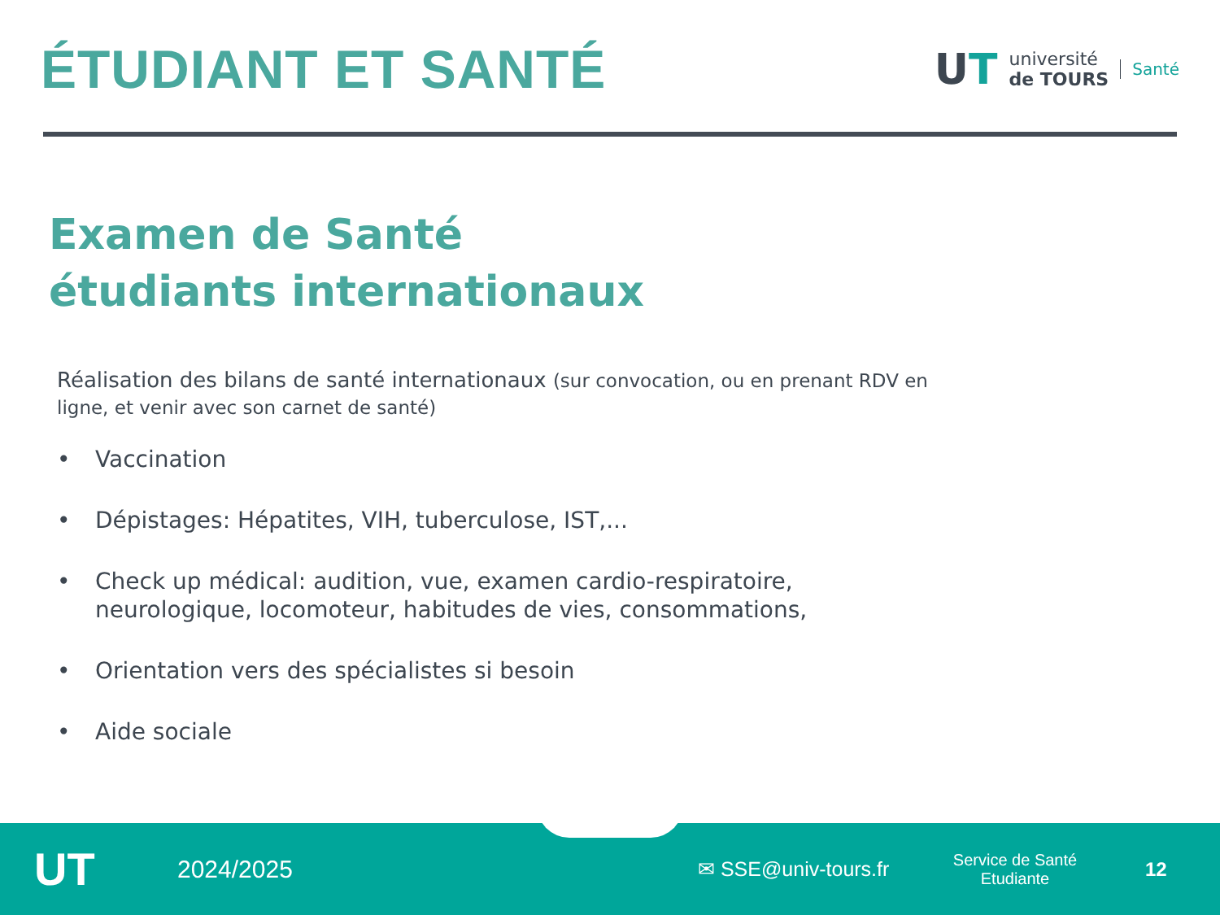ÉTUDIANT ET SANTÉ
UT
université
de TOURS
Santé
Examen de Santé
étudiants internationaux
Réalisation des bilans de santé internationaux (sur convocation, ou en prenant RDV en ligne, et venir avec son carnet de santé)
• Vaccination
• Dépistages: Hépatites, VIH, tuberculose, IST,...
• Check up médical: audition, vue, examen cardio-respiratoire,
neurologique, locomoteur, habitudes de vies, consommations,
• Orientation vers des spécialistes si besoin
• Aide sociale
UT
2024/2025
✉ SSE@univ-tours.fr
Service de Santé
Etudiante
12